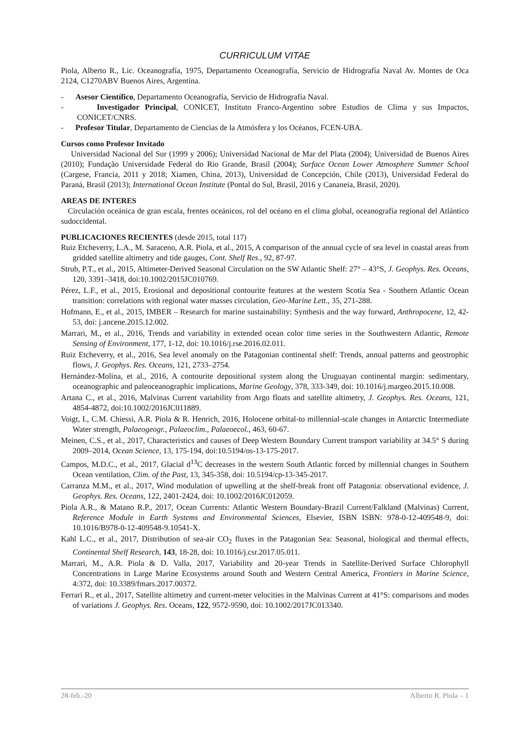CURRICULUM VITAE
Piola, Alberto R., Lic. Oceanografía, 1975, Departamento Oceanografía, Servicio de Hidrografía Naval Av. Montes de Oca 2124, C1270ABV Buenos Aires, Argentina.
- Asesor Científico, Departamento Oceanografía, Servicio de Hidrografía Naval.
- Investigador Principal, CONICET, Instituto Franco-Argentino sobre Estudios de Clima y sus Impactos, CONICET/CNRS.
- Profesor Titular, Departamento de Ciencias de la Atmósfera y los Océanos, FCEN-UBA.
Cursos como Profesor Invitado
Universidad Nacional del Sur (1999 y 2006); Universidad Nacional de Mar del Plata (2004); Universidad de Buenos Aires (2010); Fundação Universidade Federal do Rio Grande, Brasil (2004); Surface Ocean Lower Atmosphere Summer School (Cargese, Francia, 2011 y 2018; Xiamen, China, 2013), Universidad de Concepción, Chile (2013), Universidad Federal do Paraná, Brasil (2013); International Ocean Institute (Pontal do Sul, Brasil, 2016 y Cananeia, Brasil, 2020).
AREAS DE INTERES
Circulación oceánica de gran escala, frentes oceánicos, rol del océano en el clima global, oceanografía regional del Atlántico sudoccidental.
PUBLICACIONES RECIENTES (desde 2015, total 117)
Ruiz Etcheverry, L.A., M. Saraceno, A.R. Piola, et al., 2015, A comparison of the annual cycle of sea level in coastal areas from gridded satellite altimetry and tide gauges, Cont. Shelf Res., 92, 87-97.
Strub, P.T., et al., 2015, Altimeter-Derived Seasonal Circulation on the SW Atlantic Shelf: 27° – 43°S, J. Geophys. Res. Oceans, 120, 3391–3418, doi:10.1002/2015JC010769.
Pérez, L.F., et al., 2015, Erosional and depositional contourite features at the western Scotia Sea - Southern Atlantic Ocean transition: correlations with regional water masses circulation, Geo-Marine Lett., 35, 271-288.
Hofmann, E., et al., 2015, IMBER – Research for marine sustainability: Synthesis and the way forward, Anthropocene, 12, 42-53, doi: j.ancene.2015.12.002.
Marrari, M., et al., 2016, Trends and variability in extended ocean color time series in the Southwestern Atlantic, Remote Sensing of Environment, 177, 1-12, doi: 10.1016/j.rse.2016.02.011.
Ruiz Etcheverry, et al., 2016, Sea level anomaly on the Patagonian continental shelf: Trends, annual patterns and geostrophic flows, J. Geophys. Res. Oceans, 121, 2733–2754.
Hernández-Molina, et al., 2016, A contourite depositional system along the Uruguayan continental margin: sedimentary, oceanographic and paleoceanographic implications, Marine Geology, 378, 333-349, doi: 10.1016/j.margeo.2015.10.008.
Artana C., et al., 2016, Malvinas Current variability from Argo floats and satellite altimetry, J. Geophys. Res. Oceans, 121, 4854-4872, doi:10.1002/2016JC011889.
Voigt, I., C.M. Chiessi, A.R. Piola & R. Henrich, 2016, Holocene orbital-to millennial-scale changes in Antarctic Intermediate Water strength, Palaeogeogr., Palaeoclim., Palaeoecol., 463, 60-67.
Meinen, C.S., et al., 2017, Characteristics and causes of Deep Western Boundary Current transport variability at 34.5° S during 2009–2014, Ocean Science, 13, 175-194, doi:10.5194/os-13-175-2017.
Campos, M.D.C., et al., 2017, Glacial d<sup>13</sup>C decreases in the western South Atlantic forced by millennial changes in Southern Ocean ventilation, Clim. of the Past, 13, 345-358, doi: 10.5194/cp-13-345-2017.
Carranza M.M., et al., 2017, Wind modulation of upwelling at the shelf-break front off Patagonia: observational evidence, J. Geophys. Res. Oceans, 122, 2401-2424, doi: 10.1002/2016JC012059.
Piola A.R., & Matano R.P., 2017, Ocean Currents: Atlantic Western Boundary-Brazil Current/Falkland (Malvinas) Current, Reference Module in Earth Systems and Environmental Sciences, Elsevier, ISBN ISBN: 978-0-12-409548-9, doi: 10.1016/B978-0-12-409548-9.10541-X.
Kahl L.C., et al., 2017, Distribution of sea-air CO<sub>2</sub> fluxes in the Patagonian Sea: Seasonal, biological and thermal effects, Continental Shelf Research, 143, 18-28, doi: 10.1016/j.csr.2017.05.011.
Marrari, M., A.R. Piola & D. Valla, 2017, Variability and 20-year Trends in Satellite-Derived Surface Chlorophyll Concentrations in Large Marine Ecosystems around South and Western Central America, Frontiers in Marine Science, 4:372, doi: 10.3389/fmars.2017.00372.
Ferrari R., et al., 2017, Satellite altimetry and current-meter velocities in the Malvinas Current at 41°S: comparisons and modes of variations J. Geophys. Res. Oceans, 122, 9572-9590, doi: 10.1002/2017JC013340.
28-feb.-20 Alberto R. Piola – 1